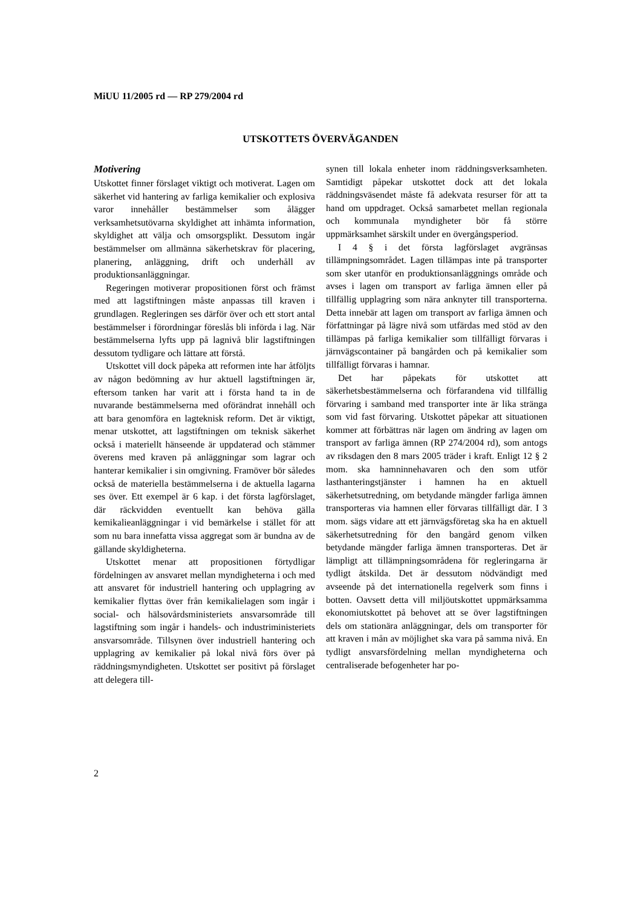MiUU 11/2005 rd — RP 279/2004 rd
UTSKOTTETS ÖVERVÄGANDEN
Motivering
Utskottet finner förslaget viktigt och motiverat. Lagen om säkerhet vid hantering av farliga kemikalier och explosiva varor innehåller bestämmelser som ålägger verksamhetsutövarna skyldighet att inhämta information, skyldighet att välja och omsorgsplikt. Dessutom ingår bestämmelser om allmänna säkerhetskrav för placering, planering, anläggning, drift och underhåll av produktionsanläggningar.
Regeringen motiverar propositionen först och främst med att lagstiftningen måste anpassas till kraven i grundlagen. Regleringen ses därför över och ett stort antal bestämmelser i förordningar föreslås bli införda i lag. När bestämmelserna lyfts upp på lagnivå blir lagstiftningen dessutom tydligare och lättare att förstå.
Utskottet vill dock påpeka att reformen inte har åtföljts av någon bedömning av hur aktuell lagstiftningen är, eftersom tanken har varit att i första hand ta in de nuvarande bestämmelserna med oförändrat innehåll och att bara genomföra en lagteknisk reform. Det är viktigt, menar utskottet, att lagstiftningen om teknisk säkerhet också i materiellt hänseende är uppdaterad och stämmer överens med kraven på anläggningar som lagrar och hanterar kemikalier i sin omgivning. Framöver bör således också de materiella bestämmelserna i de aktuella lagarna ses över. Ett exempel är 6 kap. i det första lagförslaget, där räckvidden eventuellt kan behöva gälla kemikalieanläggningar i vid bemärkelse i stället för att som nu bara innefatta vissa aggregat som är bundna av de gällande skyldigheterna.
Utskottet menar att propositionen förtydligar fördelningen av ansvaret mellan myndigheterna i och med att ansvaret för industriell hantering och upplagring av kemikalier flyttas över från kemikalielagen som ingår i social- och hälsovårdsministeriets ansvarsområde till lagstiftning som ingår i handels- och industriministeriets ansvarsområde. Tillsynen över industriell hantering och upplagring av kemikalier på lokal nivå förs över på räddningsmyndigheten. Utskottet ser positivt på förslaget att delegera till-
synen till lokala enheter inom räddningsverksamheten. Samtidigt påpekar utskottet dock att det lokala räddningsväsendet måste få adekvata resurser för att ta hand om uppdraget. Också samarbetet mellan regionala och kommunala myndigheter bör få större uppmärksamhet särskilt under en övergångsperiod.
I 4 § i det första lagförslaget avgränsas tillämpningsområdet. Lagen tillämpas inte på transporter som sker utanför en produktionsanläggnings område och avses i lagen om transport av farliga ämnen eller på tillfällig upplagring som nära anknyter till transporterna. Detta innebär att lagen om transport av farliga ämnen och författningar på lägre nivå som utfärdas med stöd av den tillämpas på farliga kemikalier som tillfälligt förvaras i järnvägscontainer på bangården och på kemikalier som tillfälligt förvaras i hamnar.
Det har påpekats för utskottet att säkerhetsbestämmelserna och förfarandena vid tillfällig förvaring i samband med transporter inte är lika stränga som vid fast förvaring. Utskottet påpekar att situationen kommer att förbättras när lagen om ändring av lagen om transport av farliga ämnen (RP 274/2004 rd), som antogs av riksdagen den 8 mars 2005 träder i kraft. Enligt 12 § 2 mom. ska hamninnehavaren och den som utför lasthanteringstjänster i hamnen ha en aktuell säkerhetsutredning, om betydande mängder farliga ämnen transporteras via hamnen eller förvaras tillfälligt där. I 3 mom. sägs vidare att ett järnvägsföretag ska ha en aktuell säkerhetsutredning för den bangård genom vilken betydande mängder farliga ämnen transporteras. Det är lämpligt att tillämpningsområdena för regleringarna är tydligt åtskilda. Det är dessutom nödvändigt med avseende på det internationella regelverk som finns i botten. Oavsett detta vill miljöutskottet uppmärksamma ekonomiutskottet på behovet att se över lagstiftningen dels om stationära anläggningar, dels om transporter för att kraven i mån av möjlighet ska vara på samma nivå. En tydligt ansvarsfördelning mellan myndigheterna och centraliserade befogenheter har po-
2